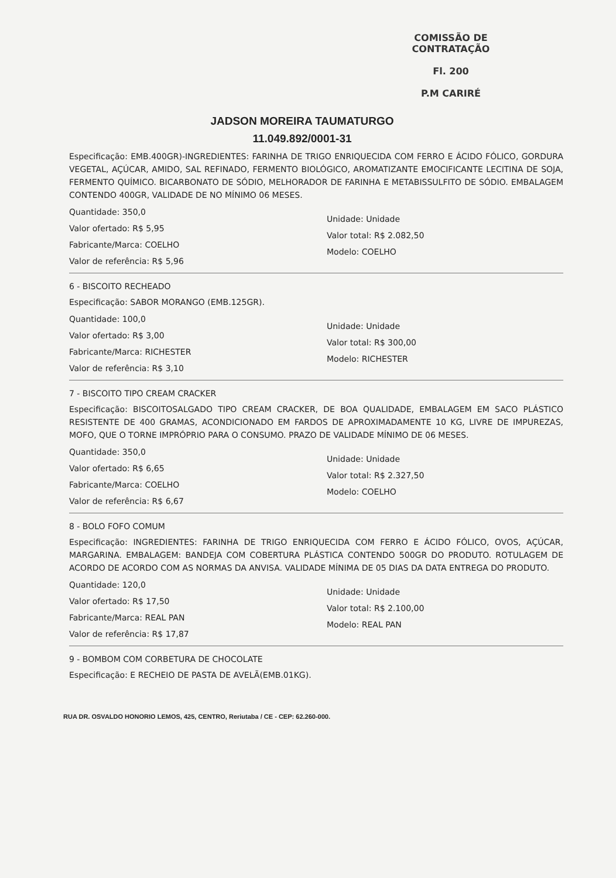COMISSÃO DE CONTRATAÇÃO
Fl. 200
P.M CARIRÉ
JADSON MOREIRA TAUMATURGO
11.049.892/0001-31
Especificação: EMB.400GR)-INGREDIENTES: FARINHA DE TRIGO ENRIQUECIDA COM FERRO E ÁCIDO FÓLICO, GORDURA VEGETAL, AÇÚCAR, AMIDO, SAL REFINADO, FERMENTO BIOLÓGICO, AROMATIZANTE EMOCIFICANTE LECITINA DE SOJA, FERMENTO QUÍMICO. BICARBONATO DE SÓDIO, MELHORADOR DE FARINHA E METABISSULFITO DE SÓDIO. EMBALAGEM CONTENDO 400GR, VALIDADE DE NO MÍNIMO 06 MESES.
Quantidade: 350,0
Valor ofertado: R$ 5,95
Fabricante/Marca: COELHO
Valor de referência: R$ 5,96
Unidade: Unidade
Valor total: R$ 2.082,50
Modelo: COELHO
6 - BISCOITO RECHEADO
Especificação: SABOR MORANGO (EMB.125GR).
Quantidade: 100,0
Valor ofertado: R$ 3,00
Fabricante/Marca: RICHESTER
Valor de referência: R$ 3,10
Unidade: Unidade
Valor total: R$ 300,00
Modelo: RICHESTER
7 - BISCOITO TIPO CREAM CRACKER
Especificação: BISCOITOSALGADO TIPO CREAM CRACKER, DE BOA QUALIDADE, EMBALAGEM EM SACO PLÁSTICO RESISTENTE DE 400 GRAMAS, ACONDICIONADO EM FARDOS DE APROXIMADAMENTE 10 KG, LIVRE DE IMPUREZAS, MOFO, QUE O TORNE IMPRÓPRIO PARA O CONSUMO. PRAZO DE VALIDADE MÍNIMO DE 06 MESES.
Quantidade: 350,0
Valor ofertado: R$ 6,65
Fabricante/Marca: COELHO
Valor de referência: R$ 6,67
Unidade: Unidade
Valor total: R$ 2.327,50
Modelo: COELHO
8 - BOLO FOFO COMUM
Especificação: INGREDIENTES: FARINHA DE TRIGO ENRIQUECIDA COM FERRO E ÁCIDO FÓLICO, OVOS, AÇÚCAR, MARGARINA. EMBALAGEM: BANDEJA COM COBERTURA PLÁSTICA CONTENDO 500GR DO PRODUTO. ROTULAGEM DE ACORDO DE ACORDO COM AS NORMAS DA ANVISA. VALIDADE MÍNIMA DE 05 DIAS DA DATA ENTREGA DO PRODUTO.
Quantidade: 120,0
Valor ofertado: R$ 17,50
Fabricante/Marca: REAL PAN
Valor de referência: R$ 17,87
Unidade: Unidade
Valor total: R$ 2.100,00
Modelo: REAL PAN
9 - BOMBOM COM CORBETURA DE CHOCOLATE
Especificação: E RECHEIO DE PASTA DE AVELÃ(EMB.01KG).
RUA DR. OSVALDO HONORIO LEMOS, 425, CENTRO, Reriutaba / CE - CEP: 62.260-000.